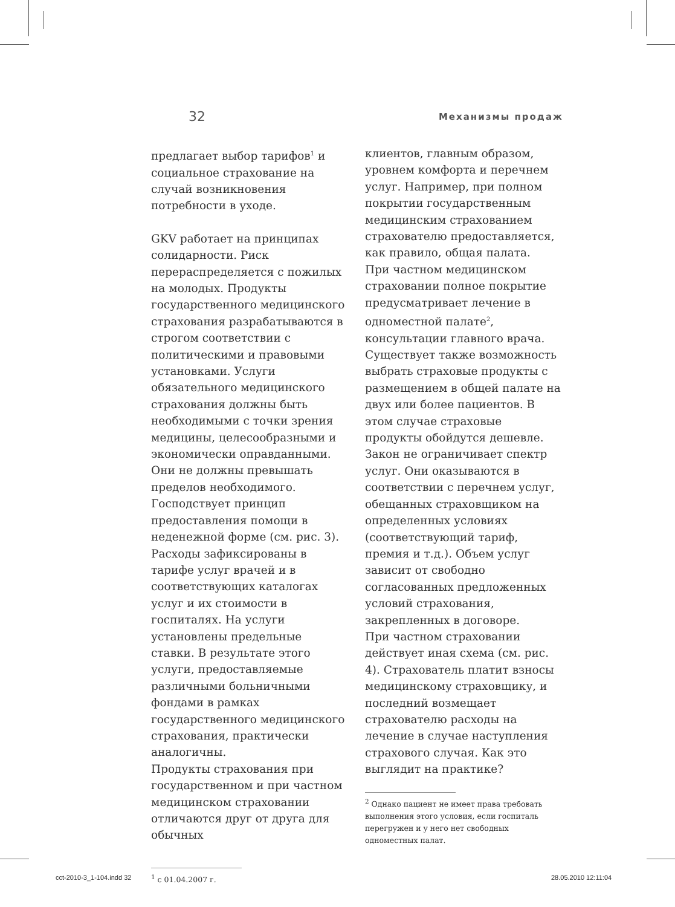32 Механизмы продаж
предлагает выбор тарифов<sup>1</sup> и социальное страхование на случай возникновения потребности в уходе.
GKV работает на принципах солидарности. Риск перераспределяется с пожилых на молодых. Продукты государственного медицинского страхования разрабатываются в строгом соответствии с политическими и правовыми установками. Услуги обязательного медицинского страхования должны быть необходимыми с точки зрения медицины, целесообразными и экономически оправданными. Они не должны превышать пределов необходимого.
Господствует принцип предоставления помощи в неденежной форме (см. рис. 3).
Расходы зафиксированы в тарифе услуг врачей и в соответствующих каталогах услуг и их стоимости в госпиталях. На услуги установлены предельные ставки. В результате этого услуги, предоставляемые различными больничными фондами в рамках государственного медицинского страхования, практически аналогичны.
Продукты страхования при государственном и при частном медицинском страховании отличаются друг от друга для обычных
<sup>1</sup> с 01.04.2007 г.
клиентов, главным образом, уровнем комфорта и перечнем услуг. Например, при полном покрытии государственным медицинским страхованием страхователю предоставляется, как правило, общая палата.
При частном медицинском страховании полное покрытие предусматривает лечение в одноместной палате<sup>2</sup>, консультации главного врача. Существует также возможность выбрать страховые продукты с размещением в общей палате на двух или более пациентов. В этом случае страховые продукты обойдутся дешевле.
Закон не ограничивает спектр услуг. Они оказываются в соответствии с перечнем услуг, обещанных страховщиком на определенных условиях (соответствующий тариф, премия и т.д.). Объем услуг зависит от свободно согласованных предложенных условий страхования, закрепленных в договоре.
При частном страховании действует иная схема (см. рис. 4). Страхователь платит взносы медицинскому страховщику, и последний возмещает страхователю расходы на лечение в случае наступления страхового случая. Как это выглядит на практике?
<sup>2</sup> Однако пациент не имеет права требовать выполнения этого условия, если госпиталь перегружен и у него нет свободных одноместных палат.
cct-2010-3_1-104.indd 32 28.05.2010 12:11:04